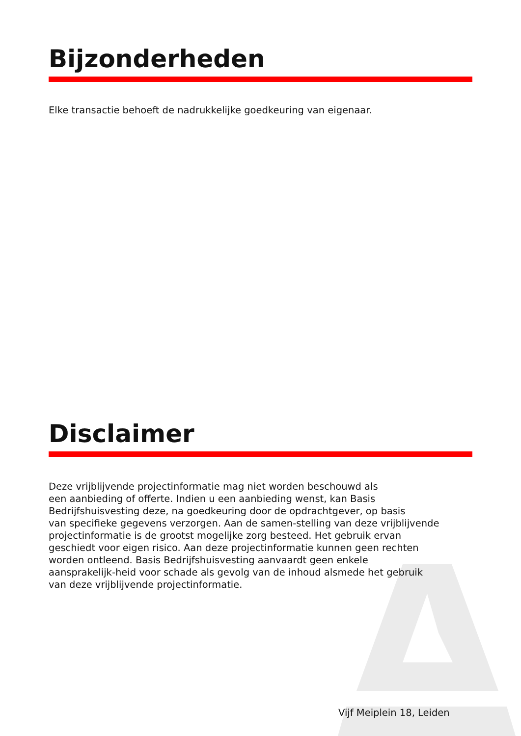Bijzonderheden
Elke transactie behoeft de nadrukkelijke goedkeuring van eigenaar.
Disclaimer
Deze vrijblijvende projectinformatie mag niet worden beschouwd als
een aanbieding of offerte. Indien u een aanbieding wenst, kan Basis
Bedrijfshuisvesting deze, na goedkeuring door de opdrachtgever, op basis
van specifieke gegevens verzorgen. Aan de samen-stelling van deze vrijblijvende
projectinformatie is de grootst mogelijke zorg besteed. Het gebruik ervan
geschiedt voor eigen risico. Aan deze projectinformatie kunnen geen rechten
worden ontleend. Basis Bedrijfshuisvesting aanvaardt geen enkele
aansprakelijk-heid voor schade als gevolg van de inhoud alsmede het gebruik
van deze vrijblijvende projectinformatie.
Vijf Meiplein 18, Leiden